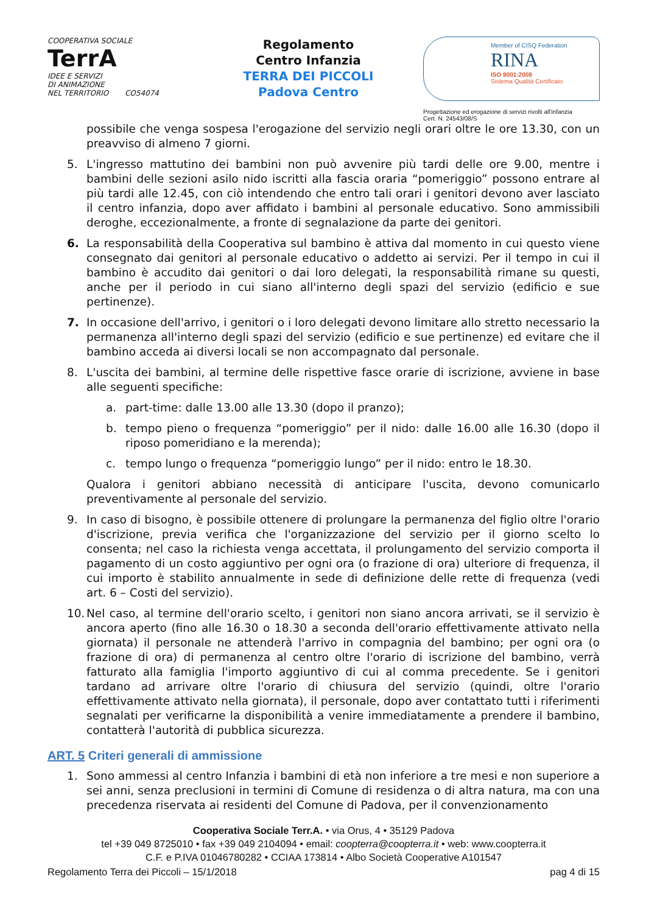COOPERATIVA SOCIALE
TerrA
IDEE E SERVIZI
DI ANIMAZIONE
NEL TERRITORIO CO54074
Regolamento
Centro Infanzia
TERRA DEI PICCOLI
Padova Centro
Member of CISQ Federation
RINA
ISO 9001:2008
Sistema Qualità Certificato
Progettazione ed erogazione di servizi rivolti all'infanzia
Cert. N. 24543/08/S
possibile che venga sospesa l'erogazione del servizio negli orari oltre le ore 13.30, con un preavviso di almeno 7 giorni.
5. L'ingresso mattutino dei bambini non può avvenire più tardi delle ore 9.00, mentre i bambini delle sezioni asilo nido iscritti alla fascia oraria “pomeriggio” possono entrare al più tardi alle 12.45, con ciò intendendo che entro tali orari i genitori devono aver lasciato il centro infanzia, dopo aver affidato i bambini al personale educativo. Sono ammissibili deroghe, eccezionalmente, a fronte di segnalazione da parte dei genitori.
6. La responsabilità della Cooperativa sul bambino è attiva dal momento in cui questo viene consegnato dai genitori al personale educativo o addetto ai servizi. Per il tempo in cui il bambino è accudito dai genitori o dai loro delegati, la responsabilità rimane su questi, anche per il periodo in cui siano all'interno degli spazi del servizio (edificio e sue pertinenze).
7. In occasione dell'arrivo, i genitori o i loro delegati devono limitare allo stretto necessario la permanenza all'interno degli spazi del servizio (edificio e sue pertinenze) ed evitare che il bambino acceda ai diversi locali se non accompagnato dal personale.
8. L'uscita dei bambini, al termine delle rispettive fasce orarie di iscrizione, avviene in base alle seguenti specifiche:
a. part-time: dalle 13.00 alle 13.30 (dopo il pranzo);
b. tempo pieno o frequenza “pomeriggio” per il nido: dalle 16.00 alle 16.30 (dopo il riposo pomeridiano e la merenda);
c. tempo lungo o frequenza “pomeriggio lungo” per il nido: entro le 18.30.
Qualora i genitori abbiano necessità di anticipare l'uscita, devono comunicarlo preventivamente al personale del servizio.
9. In caso di bisogno, è possibile ottenere di prolungare la permanenza del figlio oltre l'orario d'iscrizione, previa verifica che l'organizzazione del servizio per il giorno scelto lo consenta; nel caso la richiesta venga accettata, il prolungamento del servizio comporta il pagamento di un costo aggiuntivo per ogni ora (o frazione di ora) ulteriore di frequenza, il cui importo è stabilito annualmente in sede di definizione delle rette di frequenza (vedi art. 6 – Costi del servizio).
10. Nel caso, al termine dell'orario scelto, i genitori non siano ancora arrivati, se il servizio è ancora aperto (fino alle 16.30 o 18.30 a seconda dell'orario effettivamente attivato nella giornata) il personale ne attenderà l'arrivo in compagnia del bambino; per ogni ora (o frazione di ora) di permanenza al centro oltre l'orario di iscrizione del bambino, verrà fatturato alla famiglia l'importo aggiuntivo di cui al comma precedente. Se i genitori tardano ad arrivare oltre l'orario di chiusura del servizio (quindi, oltre l'orario effettivamente attivato nella giornata), il personale, dopo aver contattato tutti i riferimenti segnalati per verificarne la disponibilità a venire immediatamente a prendere il bambino, contatterà l'autorità di pubblica sicurezza.
ART. 5 Criteri generali di ammissione
1. Sono ammessi al centro Infanzia i bambini di età non inferiore a tre mesi e non superiore a sei anni, senza preclusioni in termini di Comune di residenza o di altra natura, ma con una precedenza riservata ai residenti del Comune di Padova, per il convenzionamento
Cooperativa Sociale Terr.A. • via Orus, 4 • 35129 Padova
tel +39 049 8725010 • fax +39 049 2104094 • email: coopterra@coopterra.it • web: www.coopterra.it
C.F. e P.IVA 01046780282 • CCIAA 173814 • Albo Società Cooperative A101547
Regolamento Terra dei Piccoli – 15/1/2018 pag 4 di 15